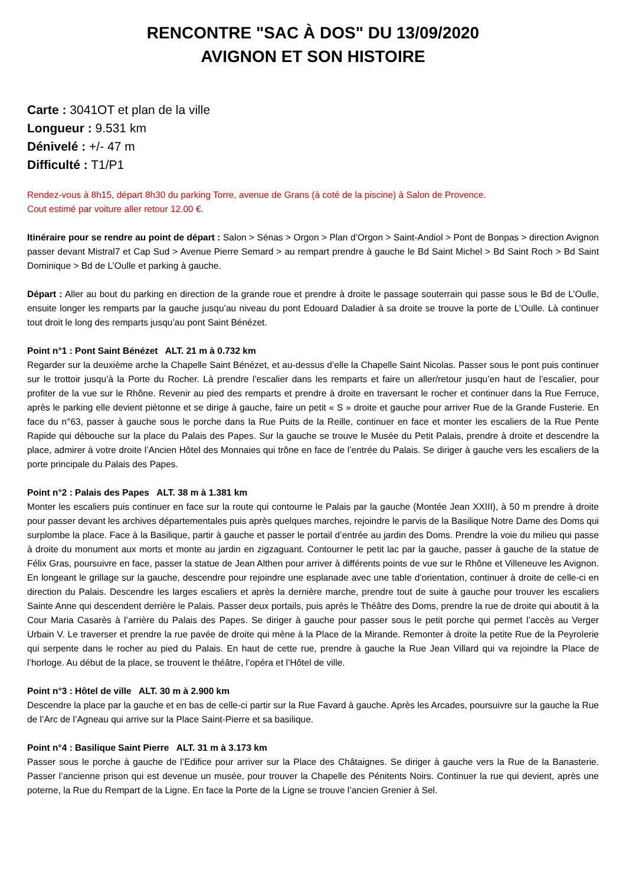RENCONTRE "SAC À DOS" DU 13/09/2020
AVIGNON ET SON HISTOIRE
Carte : 3041OT et plan de la ville
Longueur : 9.531 km
Dénivelé : +/- 47 m
Difficulté : T1/P1
Rendez-vous à 8h15, départ 8h30 du parking Torre, avenue de Grans (à coté de la piscine) à Salon de Provence.
Cout estimé par voiture aller retour 12.00 €.
Itinéraire pour se rendre au point de départ : Salon > Sénas > Orgon > Plan d’Orgon > Saint-Andiol > Pont de Bonpas > direction Avignon passer devant Mistral7 et Cap Sud > Avenue Pierre Semard > au rempart prendre à gauche le Bd Saint Michel > Bd Saint Roch > Bd Saint Dominique > Bd de L’Oulle et parking à gauche.
Départ : Aller au bout du parking en direction de la grande roue et prendre à droite le passage souterrain qui passe sous le Bd de L’Oulle, ensuite longer les remparts par la gauche jusqu’au niveau du pont Edouard Daladier à sa droite se trouve la porte de L’Oulle. Là continuer tout droit le long des remparts jusqu’au pont Saint Bénézet.
Point n°1 : Pont Saint Bénézet ALT. 21 m à 0.732 km
Regarder sur la deuxième arche la Chapelle Saint Bénézet, et au-dessus d’elle la Chapelle Saint Nicolas. Passer sous le pont puis continuer sur le trottoir jusqu’à la Porte du Rocher. Là prendre l’escalier dans les remparts et faire un aller/retour jusqu’en haut de l’escalier, pour profiter de la vue sur le Rhône. Revenir au pied des remparts et prendre à droite en traversant le rocher et continuer dans la Rue Ferruce, après le parking elle devient piétonne et se dirige à gauche, faire un petit « S » droite et gauche pour arriver Rue de la Grande Fusterie. En face du n°63, passer à gauche sous le porche dans la Rue Puits de la Reille, continuer en face et monter les escaliers de la Rue Pente Rapide qui débouche sur la place du Palais des Papes. Sur la gauche se trouve le Musée du Petit Palais, prendre à droite et descendre la place, admirer à votre droite l’Ancien Hôtel des Monnaies qui trône en face de l’entrée du Palais. Se diriger à gauche vers les escaliers de la porte principale du Palais des Papes.
Point n°2 : Palais des Papes ALT. 38 m à 1.381 km
Monter les escaliers puis continuer en face sur la route qui contourne le Palais par la gauche (Montée Jean XXIII), à 50 m prendre à droite pour passer devant les archives départementales puis après quelques marches, rejoindre le parvis de la Basilique Notre Dame des Doms qui surplombe la place. Face à la Basilique, partir à gauche et passer le portail d’entrée au jardin des Doms. Prendre la voie du milieu qui passe à droite du monument aux morts et monte au jardin en zigzaguant. Contourner le petit lac par la gauche, passer à gauche de la statue de Félix Gras, poursuivre en face, passer la statue de Jean Althen pour arriver à différents points de vue sur le Rhône et Villeneuve les Avignon. En longeant le grillage sur la gauche, descendre pour rejoindre une esplanade avec une table d’orientation, continuer à droite de celle-ci en direction du Palais. Descendre les larges escaliers et après la dernière marche, prendre tout de suite à gauche pour trouver les escaliers Sainte Anne qui descendent derrière le Palais. Passer deux portails, puis après le Théâtre des Doms, prendre la rue de droite qui aboutit à la Cour Maria Casarès à l’arrière du Palais des Papes. Se diriger à gauche pour passer sous le petit porche qui permet l’accès au Verger Urbain V. Le traverser et prendre la rue pavée de droite qui mène à la Place de la Mirande. Remonter à droite la petite Rue de la Peyrolerie qui serpente dans le rocher au pied du Palais. En haut de cette rue, prendre à gauche la Rue Jean Villard qui va rejoindre la Place de l’horloge. Au début de la place, se trouvent le théâtre, l’opéra et l’Hôtel de ville.
Point n°3 : Hôtel de ville ALT. 30 m à 2.900 km
Descendre la place par la gauche et en bas de celle-ci partir sur la Rue Favard à gauche. Après les Arcades, poursuivre sur la gauche la Rue de l’Arc de l’Agneau qui arrive sur la Place Saint-Pierre et sa basilique.
Point n°4 : Basilique Saint Pierre ALT. 31 m à 3.173 km
Passer sous le porche à gauche de l’Edifice pour arriver sur la Place des Châtaignes. Se diriger à gauche vers la Rue de la Banasterie. Passer l’ancienne prison qui est devenue un musée, pour trouver la Chapelle des Pénitents Noirs. Continuer la rue qui devient, après une poterne, la Rue du Rempart de la Ligne. En face la Porte de la Ligne se trouve l’ancien Grenier à Sel.